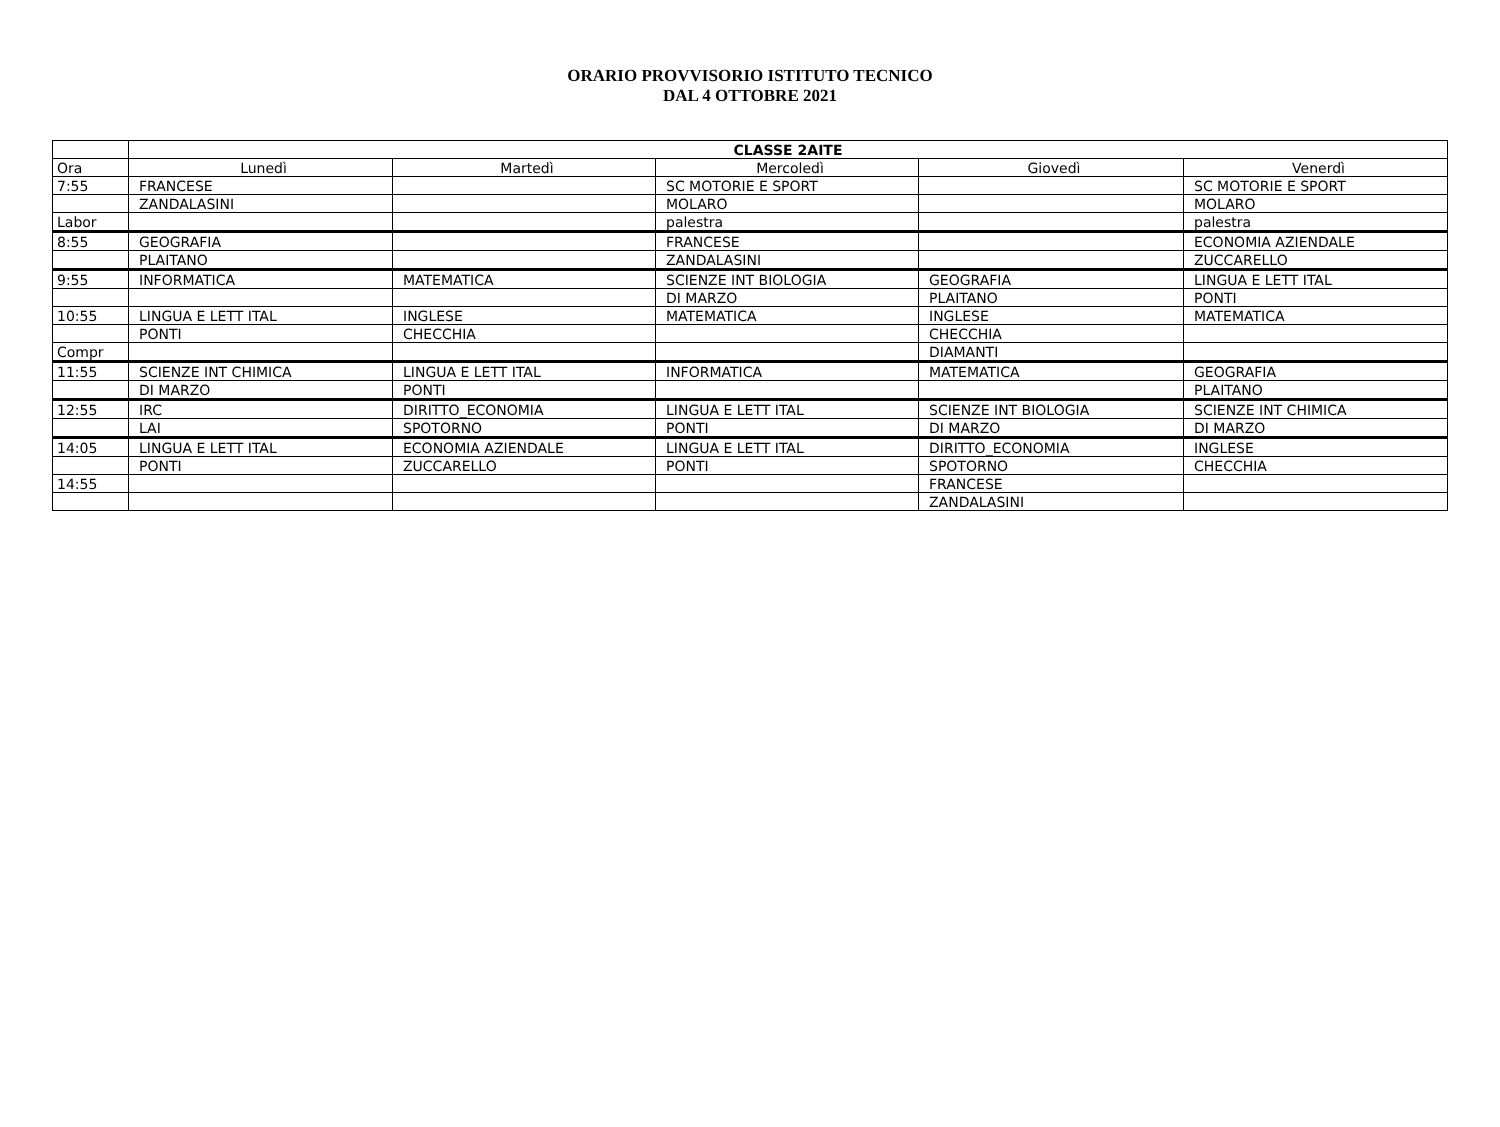ORARIO PROVVISORIO ISTITUTO TECNICO
DAL 4 OTTOBRE 2021
| | CLASSE 2AITE | | | | |
| --- | --- | --- | --- | --- | --- |
| Ora | Lunedì | Martedì | Mercoledì | Giovedì | Venerdì |
| 7:55 | FRANCESE | | SC MOTORIE E SPORT | | SC MOTORIE E SPORT |
| | ZANDALASINI | | MOLARO | | MOLARO |
| Labor | | | palestra | | palestra |
| 8:55 | GEOGRAFIA | | FRANCESE | | ECONOMIA AZIENDALE |
| | PLAITANO | | ZANDALASINI | | ZUCCARELLO |
| 9:55 | INFORMATICA | MATEMATICA | SCIENZE INT BIOLOGIA | GEOGRAFIA | LINGUA E LETT ITAL |
| | | | DI MARZO | PLAITANO | PONTI |
| 10:55 | LINGUA E LETT ITAL | INGLESE | MATEMATICA | INGLESE | MATEMATICA |
| | PONTI | CHECCHIA | | CHECCHIA | |
| Compr | | | | DIAMANTI | |
| 11:55 | SCIENZE INT CHIMICA | LINGUA E LETT ITAL | INFORMATICA | MATEMATICA | GEOGRAFIA |
| | DI MARZO | PONTI | | | PLAITANO |
| 12:55 | IRC | DIRITTO_ECONOMIA | LINGUA E LETT ITAL | SCIENZE INT BIOLOGIA | SCIENZE INT CHIMICA |
| | LAI | SPOTORNO | PONTI | DI MARZO | DI MARZO |
| 14:05 | LINGUA E LETT ITAL | ECONOMIA AZIENDALE | LINGUA E LETT ITAL | DIRITTO_ECONOMIA | INGLESE |
| | PONTI | ZUCCARELLO | PONTI | SPOTORNO | CHECCHIA |
| 14:55 | | | | FRANCESE | |
| | | | | ZANDALASINI | |